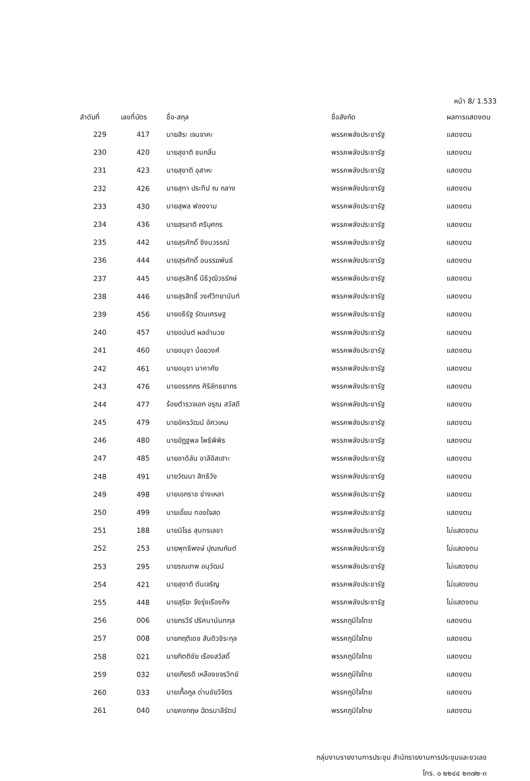หน้า 8/ 1.533
| ลำดับที่ | เลขที่บัตร | ชื่อ-สกุล | ชื่อสังกัด | ผลการแสดงตน |
| --- | --- | --- | --- | --- |
| 229 | 417 | นายสิระ เจนจาคะ | พรรคพลังประชารัฐ | แสดงตน |
| 230 | 420 | นายสุชาติ ชมกลิ่น | พรรคพลังประชารัฐ | แสดงตน |
| 231 | 423 | นายสุชาติ อุสาหะ | พรรคพลังประชารัฐ | แสดงตน |
| 232 | 426 | นายสุทา ประทีป ณ ถลาง | พรรคพลังประชารัฐ | แสดงตน |
| 233 | 430 | นายสุพล ฟองงาม | พรรคพลังประชารัฐ | แสดงตน |
| 234 | 436 | นายสุรชาติ ศรีบุศกร | พรรคพลังประชารัฐ | แสดงตน |
| 235 | 442 | นายสุรศักดิ์ ชิงนวรรณ์ | พรรคพลังประชารัฐ | แสดงตน |
| 236 | 444 | นายสุรศักดิ์ อนรรฆพันธ์ | พรรคพลังประชารัฐ | แสดงตน |
| 237 | 445 | นายสุรสิทธิ์ นิธิวุฒิวรรักษ์ | พรรคพลังประชารัฐ | แสดงตน |
| 238 | 446 | นายสุรสิทธิ์ วงศ์วิทยานันท์ | พรรคพลังประชารัฐ | แสดงตน |
| 239 | 456 | นายอธิรัฐ รัตนเศรษฐ | พรรคพลังประชารัฐ | แสดงตน |
| 240 | 457 | นายอนันต์ ผลอำนวย | พรรคพลังประชารัฐ | แสดงตน |
| 241 | 460 | นายอนุชา น้อยวงศ์ | พรรคพลังประชารัฐ | แสดงตน |
| 242 | 461 | นายอนุชา นาคาศัย | พรรคพลังประชารัฐ | แสดงตน |
| 243 | 476 | นายอรรถกร ศิริลัทธยากร | พรรคพลังประชารัฐ | แสดงตน |
| 244 | 477 | ร้อยตำรวจเอก อรุณ สวัสดี | พรรคพลังประชารัฐ | แสดงตน |
| 245 | 479 | นายอัครวัฒน์ อัศวเหม | พรรคพลังประชารัฐ | แสดงตน |
| 246 | 480 | นายอัฏฐพล โพธิพิพิธ | พรรคพลังประชารัฐ | แสดงตน |
| 247 | 485 | นายอาดิลัน อาลีอิสเฮาะ | พรรคพลังประชารัฐ | แสดงตน |
| 248 | 491 | นายวัฒนา สิทธิวัง | พรรคพลังประชารัฐ | แสดงตน |
| 249 | 498 | นายเอกราช ช่างเหลา | พรรคพลังประชารัฐ | แสดงตน |
| 250 | 499 | นายเอี่ยม ทองใจสด | พรรคพลังประชารัฐ | แสดงตน |
| 251 | 188 | นายนิโรธ สุนทรเลขา | พรรคพลังประชารัฐ | ไม่แสดงตน |
| 252 | 253 | นายพุทธิพงษ์ ปุณณกันต์ | พรรคพลังประชารัฐ | ไม่แสดงตน |
| 253 | 295 | นายรณเทพ อนุวัฒน์ | พรรคพลังประชารัฐ | ไม่แสดงตน |
| 254 | 421 | นายสุชาติ ตันเจริญ | พรรคพลังประชารัฐ | ไม่แสดงตน |
| 255 | 448 | นายสุริยะ จึงรุ่งเรืองกิจ | พรรคพลังประชารัฐ | ไม่แสดงตน |
| 256 | 006 | นายกรวีร์ ปริศนานันทกุล | พรรคภูมิใจไทย | แสดงตน |
| 257 | 008 | นายกฤติเดช สันติวชิระกุล | พรรคภูมิใจไทย | แสดงตน |
| 258 | 021 | นายกิตติชัย เรืองสวัสดิ์ | พรรคภูมิใจไทย | แสดงตน |
| 259 | 032 | นายเกียรติ เหลืองขจรวิทย์ | พรรคภูมิใจไทย | แสดงตน |
| 260 | 033 | นายเกื้อกูล ด่านชัยวิจิตร | พรรคภูมิใจไทย | แสดงตน |
| 261 | 040 | นายคงกฤษ ฉัตรมาลีรัตน์ | พรรคภูมิใจไทย | แสดงตน |
กลุ่มงานรายงานการประชุม สำนักรายงานการประชุมและชวเลข
โทร. ๐ ๒๒๔๔ ๒๓๗๒-๓